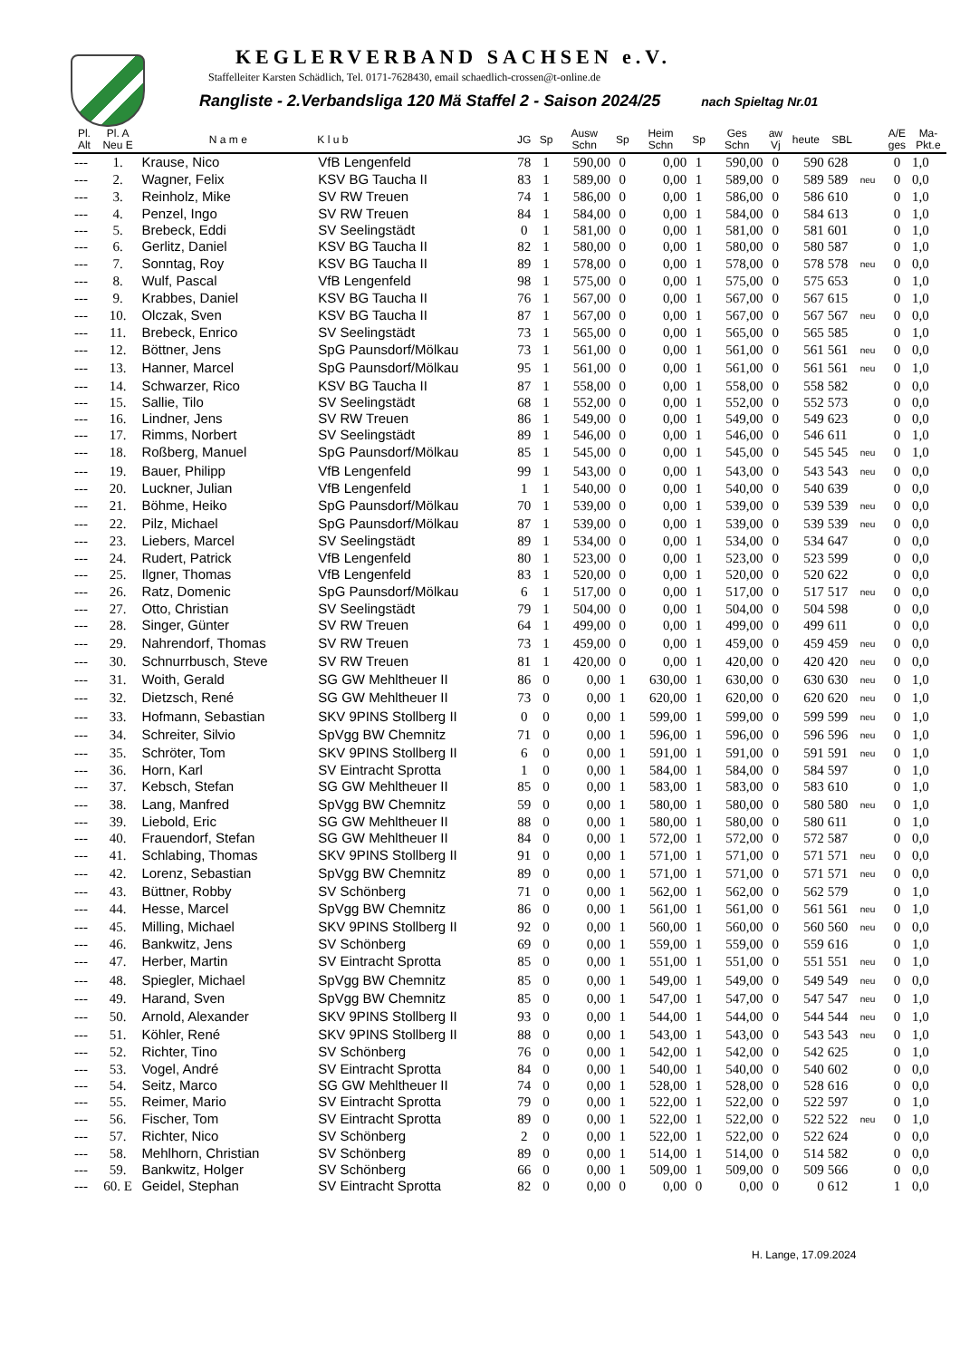KEGLERVERBAND SACHSEN e.V.
Staffelleiter Karsten Schädlich, Tel. 0171-7628430, email schaedlich-crossen@t-online.de
Rangliste - 2.Verbandsliga 120 Mä Staffel 2 - Saison 2024/25 nach Spieltag Nr.01
| Pl. Alt | Pl. A Neu E | N a m e | K l u b | JG | Sp | Ausw Schn | Sp | Heim Schn | Sp | Ges Schn | aw Vj | heute | SBL | | A/E ges | Ma- Pkt.e |
| --- | --- | --- | --- | --- | --- | --- | --- | --- | --- | --- | --- | --- | --- | --- | --- | --- |
| --- | 1. | Krause, Nico | VfB Lengenfeld | 78 | 1 | 590,00 | 0 | 0,00 | 1 | 590,00 | 0 | 590 | 628 | | 0 | 1,0 |
| --- | 2. | Wagner, Felix | KSV BG Taucha II | 83 | 1 | 589,00 | 0 | 0,00 | 1 | 589,00 | 0 | 589 | 589 | neu | 0 | 0,0 |
| --- | 3. | Reinholz, Mike | SV RW Treuen | 74 | 1 | 586,00 | 0 | 0,00 | 1 | 586,00 | 0 | 586 | 610 | | 0 | 1,0 |
| --- | 4. | Penzel, Ingo | SV RW Treuen | 84 | 1 | 584,00 | 0 | 0,00 | 1 | 584,00 | 0 | 584 | 613 | | 0 | 1,0 |
| --- | 5. | Brebeck, Eddi | SV Seelingstädt | 0 | 1 | 581,00 | 0 | 0,00 | 1 | 581,00 | 0 | 581 | 601 | | 0 | 1,0 |
| --- | 6. | Gerlitz, Daniel | KSV BG Taucha II | 82 | 1 | 580,00 | 0 | 0,00 | 1 | 580,00 | 0 | 580 | 587 | | 0 | 1,0 |
| --- | 7. | Sonntag, Roy | KSV BG Taucha II | 89 | 1 | 578,00 | 0 | 0,00 | 1 | 578,00 | 0 | 578 | 578 | neu | 0 | 0,0 |
| --- | 8. | Wulf, Pascal | VfB Lengenfeld | 98 | 1 | 575,00 | 0 | 0,00 | 1 | 575,00 | 0 | 575 | 653 | | 0 | 1,0 |
| --- | 9. | Krabbes, Daniel | KSV BG Taucha II | 76 | 1 | 567,00 | 0 | 0,00 | 1 | 567,00 | 0 | 567 | 615 | | 0 | 1,0 |
| --- | 10. | Olczak, Sven | KSV BG Taucha II | 87 | 1 | 567,00 | 0 | 0,00 | 1 | 567,00 | 0 | 567 | 567 | neu | 0 | 0,0 |
| --- | 11. | Brebeck, Enrico | SV Seelingstädt | 73 | 1 | 565,00 | 0 | 0,00 | 1 | 565,00 | 0 | 565 | 585 | | 0 | 1,0 |
| --- | 12. | Böttner, Jens | SpG Paunsdorf/Mölkau | 73 | 1 | 561,00 | 0 | 0,00 | 1 | 561,00 | 0 | 561 | 561 | neu | 0 | 0,0 |
| --- | 13. | Hanner, Marcel | SpG Paunsdorf/Mölkau | 95 | 1 | 561,00 | 0 | 0,00 | 1 | 561,00 | 0 | 561 | 561 | neu | 0 | 1,0 |
| --- | 14. | Schwarzer, Rico | KSV BG Taucha II | 87 | 1 | 558,00 | 0 | 0,00 | 1 | 558,00 | 0 | 558 | 582 | | 0 | 0,0 |
| --- | 15. | Sallie, Tilo | SV Seelingstädt | 68 | 1 | 552,00 | 0 | 0,00 | 1 | 552,00 | 0 | 552 | 573 | | 0 | 0,0 |
| --- | 16. | Lindner, Jens | SV RW Treuen | 86 | 1 | 549,00 | 0 | 0,00 | 1 | 549,00 | 0 | 549 | 623 | | 0 | 0,0 |
| --- | 17. | Rimms, Norbert | SV Seelingstädt | 89 | 1 | 546,00 | 0 | 0,00 | 1 | 546,00 | 0 | 546 | 611 | | 0 | 1,0 |
| --- | 18. | Roßberg, Manuel | SpG Paunsdorf/Mölkau | 85 | 1 | 545,00 | 0 | 0,00 | 1 | 545,00 | 0 | 545 | 545 | neu | 0 | 1,0 |
| --- | 19. | Bauer, Philipp | VfB Lengenfeld | 99 | 1 | 543,00 | 0 | 0,00 | 1 | 543,00 | 0 | 543 | 543 | neu | 0 | 0,0 |
| --- | 20. | Luckner, Julian | VfB Lengenfeld | 1 | 1 | 540,00 | 0 | 0,00 | 1 | 540,00 | 0 | 540 | 639 | | 0 | 0,0 |
| --- | 21. | Böhme, Heiko | SpG Paunsdorf/Mölkau | 70 | 1 | 539,00 | 0 | 0,00 | 1 | 539,00 | 0 | 539 | 539 | neu | 0 | 0,0 |
| --- | 22. | Pilz, Michael | SpG Paunsdorf/Mölkau | 87 | 1 | 539,00 | 0 | 0,00 | 1 | 539,00 | 0 | 539 | 539 | neu | 0 | 0,0 |
| --- | 23. | Liebers, Marcel | SV Seelingstädt | 89 | 1 | 534,00 | 0 | 0,00 | 1 | 534,00 | 0 | 534 | 647 | | 0 | 0,0 |
| --- | 24. | Rudert, Patrick | VfB Lengenfeld | 80 | 1 | 523,00 | 0 | 0,00 | 1 | 523,00 | 0 | 523 | 599 | | 0 | 0,0 |
| --- | 25. | Ilgner, Thomas | VfB Lengenfeld | 83 | 1 | 520,00 | 0 | 0,00 | 1 | 520,00 | 0 | 520 | 622 | | 0 | 0,0 |
| --- | 26. | Ratz, Domenic | SpG Paunsdorf/Mölkau | 6 | 1 | 517,00 | 0 | 0,00 | 1 | 517,00 | 0 | 517 | 517 | neu | 0 | 0,0 |
| --- | 27. | Otto, Christian | SV Seelingstädt | 79 | 1 | 504,00 | 0 | 0,00 | 1 | 504,00 | 0 | 504 | 598 | | 0 | 0,0 |
| --- | 28. | Singer, Günter | SV RW Treuen | 64 | 1 | 499,00 | 0 | 0,00 | 1 | 499,00 | 0 | 499 | 611 | | 0 | 0,0 |
| --- | 29. | Nahrendorf, Thomas | SV RW Treuen | 73 | 1 | 459,00 | 0 | 0,00 | 1 | 459,00 | 0 | 459 | 459 | neu | 0 | 0,0 |
| --- | 30. | Schnurrbusch, Steve | SV RW Treuen | 81 | 1 | 420,00 | 0 | 0,00 | 1 | 420,00 | 0 | 420 | 420 | neu | 0 | 0,0 |
| --- | 31. | Woith, Gerald | SG GW Mehltheuer II | 86 | 0 | 0,00 | 1 | 630,00 | 1 | 630,00 | 0 | 630 | 630 | neu | 0 | 1,0 |
| --- | 32. | Dietzsch, René | SG GW Mehltheuer II | 73 | 0 | 0,00 | 1 | 620,00 | 1 | 620,00 | 0 | 620 | 620 | neu | 0 | 1,0 |
| --- | 33. | Hofmann, Sebastian | SKV 9PINS Stollberg II | 0 | 0 | 0,00 | 1 | 599,00 | 1 | 599,00 | 0 | 599 | 599 | neu | 0 | 1,0 |
| --- | 34. | Schreiter, Silvio | SpVgg BW Chemnitz | 71 | 0 | 0,00 | 1 | 596,00 | 1 | 596,00 | 0 | 596 | 596 | neu | 0 | 1,0 |
| --- | 35. | Schröter, Tom | SKV 9PINS Stollberg II | 6 | 0 | 0,00 | 1 | 591,00 | 1 | 591,00 | 0 | 591 | 591 | neu | 0 | 1,0 |
| --- | 36. | Horn, Karl | SV Eintracht Sprotta | 1 | 0 | 0,00 | 1 | 584,00 | 1 | 584,00 | 0 | 584 | 597 | | 0 | 1,0 |
| --- | 37. | Kebsch, Stefan | SG GW Mehltheuer II | 85 | 0 | 0,00 | 1 | 583,00 | 1 | 583,00 | 0 | 583 | 610 | | 0 | 1,0 |
| --- | 38. | Lang, Manfred | SpVgg BW Chemnitz | 59 | 0 | 0,00 | 1 | 580,00 | 1 | 580,00 | 0 | 580 | 580 | neu | 0 | 1,0 |
| --- | 39. | Liebold, Eric | SG GW Mehltheuer II | 88 | 0 | 0,00 | 1 | 580,00 | 1 | 580,00 | 0 | 580 | 611 | | 0 | 1,0 |
| --- | 40. | Frauendorf, Stefan | SG GW Mehltheuer II | 84 | 0 | 0,00 | 1 | 572,00 | 1 | 572,00 | 0 | 572 | 587 | | 0 | 0,0 |
| --- | 41. | Schlabing, Thomas | SKV 9PINS Stollberg II | 91 | 0 | 0,00 | 1 | 571,00 | 1 | 571,00 | 0 | 571 | 571 | neu | 0 | 0,0 |
| --- | 42. | Lorenz, Sebastian | SpVgg BW Chemnitz | 89 | 0 | 0,00 | 1 | 571,00 | 1 | 571,00 | 0 | 571 | 571 | neu | 0 | 0,0 |
| --- | 43. | Büttner, Robby | SV Schönberg | 71 | 0 | 0,00 | 1 | 562,00 | 1 | 562,00 | 0 | 562 | 579 | | 0 | 1,0 |
| --- | 44. | Hesse, Marcel | SpVgg BW Chemnitz | 86 | 0 | 0,00 | 1 | 561,00 | 1 | 561,00 | 0 | 561 | 561 | neu | 0 | 1,0 |
| --- | 45. | Milling, Michael | SKV 9PINS Stollberg II | 92 | 0 | 0,00 | 1 | 560,00 | 1 | 560,00 | 0 | 560 | 560 | neu | 0 | 0,0 |
| --- | 46. | Bankwitz, Jens | SV Schönberg | 69 | 0 | 0,00 | 1 | 559,00 | 1 | 559,00 | 0 | 559 | 616 | | 0 | 1,0 |
| --- | 47. | Herber, Martin | SV Eintracht Sprotta | 85 | 0 | 0,00 | 1 | 551,00 | 1 | 551,00 | 0 | 551 | 551 | neu | 0 | 1,0 |
| --- | 48. | Spiegler, Michael | SpVgg BW Chemnitz | 85 | 0 | 0,00 | 1 | 549,00 | 1 | 549,00 | 0 | 549 | 549 | neu | 0 | 0,0 |
| --- | 49. | Harand, Sven | SpVgg BW Chemnitz | 85 | 0 | 0,00 | 1 | 547,00 | 1 | 547,00 | 0 | 547 | 547 | neu | 0 | 1,0 |
| --- | 50. | Arnold, Alexander | SKV 9PINS Stollberg II | 93 | 0 | 0,00 | 1 | 544,00 | 1 | 544,00 | 0 | 544 | 544 | neu | 0 | 1,0 |
| --- | 51. | Köhler, René | SKV 9PINS Stollberg II | 88 | 0 | 0,00 | 1 | 543,00 | 1 | 543,00 | 0 | 543 | 543 | neu | 0 | 1,0 |
| --- | 52. | Richter, Tino | SV Schönberg | 76 | 0 | 0,00 | 1 | 542,00 | 1 | 542,00 | 0 | 542 | 625 | | 0 | 1,0 |
| --- | 53. | Vogel, André | SV Eintracht Sprotta | 84 | 0 | 0,00 | 1 | 540,00 | 1 | 540,00 | 0 | 540 | 602 | | 0 | 0,0 |
| --- | 54. | Seitz, Marco | SG GW Mehltheuer II | 74 | 0 | 0,00 | 1 | 528,00 | 1 | 528,00 | 0 | 528 | 616 | | 0 | 0,0 |
| --- | 55. | Reimer, Mario | SV Eintracht Sprotta | 79 | 0 | 0,00 | 1 | 522,00 | 1 | 522,00 | 0 | 522 | 597 | | 0 | 1,0 |
| --- | 56. | Fischer, Tom | SV Eintracht Sprotta | 89 | 0 | 0,00 | 1 | 522,00 | 1 | 522,00 | 0 | 522 | 522 | neu | 0 | 1,0 |
| --- | 57. | Richter, Nico | SV Schönberg | 2 | 0 | 0,00 | 1 | 522,00 | 1 | 522,00 | 0 | 522 | 624 | | 0 | 0,0 |
| --- | 58. | Mehlhorn, Christian | SV Schönberg | 89 | 0 | 0,00 | 1 | 514,00 | 1 | 514,00 | 0 | 514 | 582 | | 0 | 0,0 |
| --- | 59. | Bankwitz, Holger | SV Schönberg | 66 | 0 | 0,00 | 1 | 509,00 | 1 | 509,00 | 0 | 509 | 566 | | 0 | 0,0 |
| --- | 60. E | Geidel, Stephan | SV Eintracht Sprotta | 82 | 0 | 0,00 | 0 | 0,00 | 0 | 0,00 | 0 | 0 | 612 | | 1 | 0,0 |
H. Lange, 17.09.2024